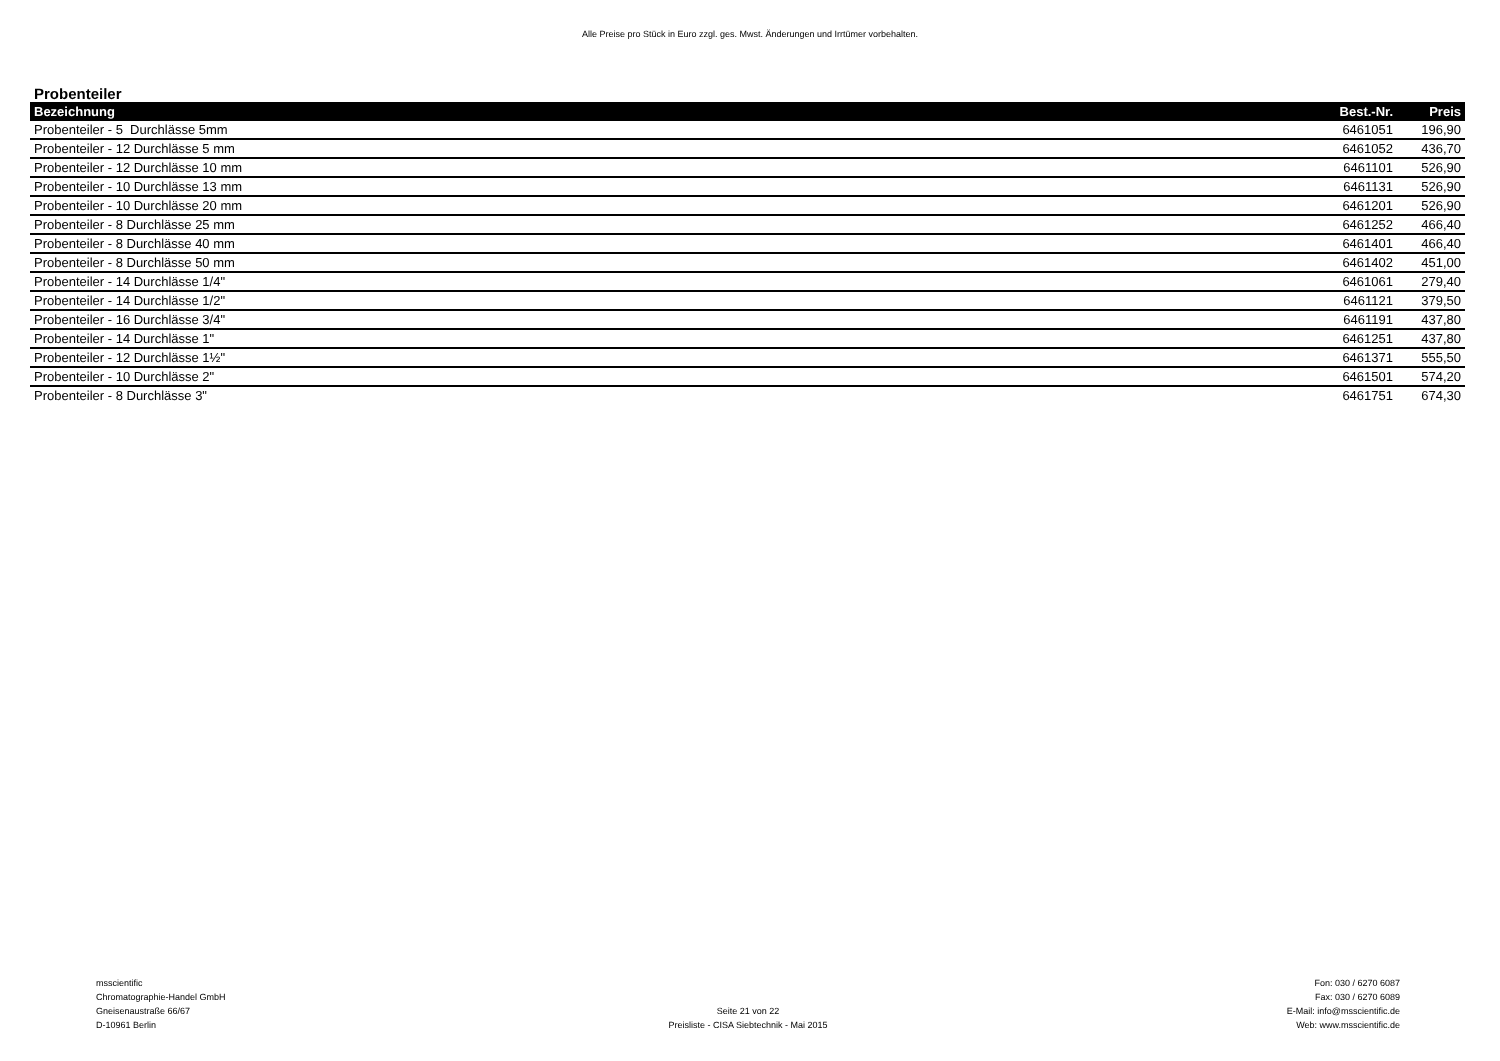Alle Preise pro Stück in Euro zzgl. ges. Mwst. Änderungen und Irrtümer vorbehalten.
Probenteiler
| Bezeichnung | Best.-Nr. | Preis |
| --- | --- | --- |
| Probenteiler - 5 Durchlässe 5mm | 6461051 | 196,90 |
| Probenteiler - 12 Durchlässe 5 mm | 6461052 | 436,70 |
| Probenteiler - 12 Durchlässe 10 mm | 6461101 | 526,90 |
| Probenteiler - 10 Durchlässe 13 mm | 6461131 | 526,90 |
| Probenteiler - 10 Durchlässe 20 mm | 6461201 | 526,90 |
| Probenteiler - 8 Durchlässe 25 mm | 6461252 | 466,40 |
| Probenteiler - 8 Durchlässe 40 mm | 6461401 | 466,40 |
| Probenteiler - 8 Durchlässe 50 mm | 6461402 | 451,00 |
| Probenteiler - 14 Durchlässe 1/4" | 6461061 | 279,40 |
| Probenteiler - 14 Durchlässe 1/2" | 6461121 | 379,50 |
| Probenteiler - 16 Durchlässe 3/4" | 6461191 | 437,80 |
| Probenteiler - 14 Durchlässe 1" | 6461251 | 437,80 |
| Probenteiler - 12 Durchlässe 1½" | 6461371 | 555,50 |
| Probenteiler - 10 Durchlässe 2" | 6461501 | 574,20 |
| Probenteiler - 8 Durchlässe 3" | 6461751 | 674,30 |
msscientific
Chromatographie-Handel GmbH
Gneisenaustraße 66/67
D-10961 Berlin
Seite 21 von 22
Preisliste - CISA Siebtechnik - Mai 2015
Fon: 030 / 6270 6087
Fax: 030 / 6270 6089
E-Mail: info@msscientific.de
Web: www.msscientific.de